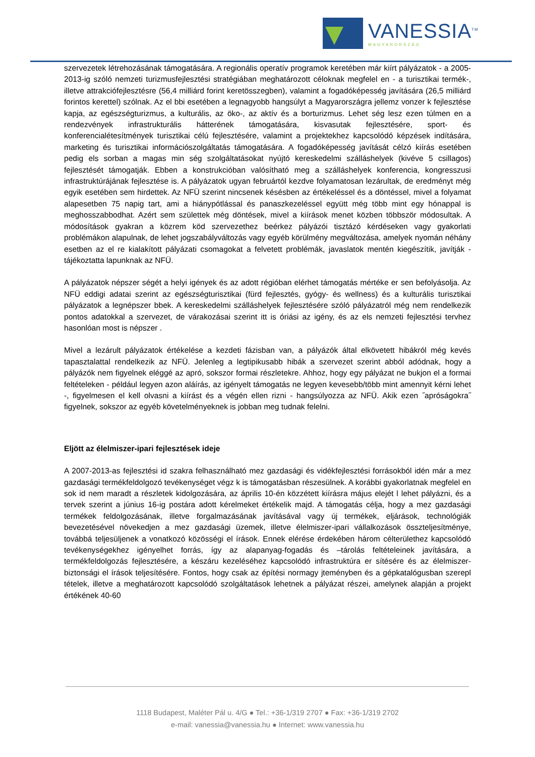VANESSIA<sup>TM</sup>
MAGYARORSZÁG
szervezetek létrehozásának támogatására. A regionális operatív programok keretében már kiírt pályázatok - a 2005-2013-ig szóló nemzeti turizmusfejlesztési stratégiában meghatározott céloknak megfelel en - a turisztikai termék-, illetve attrakciófejlesztésre (56,4 milliárd forint keretösszegben), valamint a fogadóképesség javítására (26,5 milliárd forintos kerettel) szólnak. Az el bbi esetében a legnagyobb hangsúlyt a Magyarországra jellemz vonzer k fejlesztése kapja, az egészségturizmus, a kulturális, az öko-, az aktív és a borturizmus. Lehet ség lesz ezen túlmen en a rendezvények infrastrukturális hátterének támogatására, kisvasutak fejlesztésére, sport- és konferencialétesítmények turisztikai célú fejlesztésére, valamint a projektekhez kapcsolódó képzések indítására, marketing és turisztikai információszolgáltatás támogatására. A fogadóképesség javítását célzó kiírás esetében pedig els sorban a magas min ség szolgáltatásokat nyújtó kereskedelmi szálláshelyek (kivéve 5 csillagos) fejlesztését támogatják. Ebben a konstrukcióban valósítható meg a szálláshelyek konferencia, kongresszusi infrastruktúrájának fejlesztése is. A pályázatok ugyan februártól kezdve folyamatosan lezárultak, de eredményt még egyik esetében sem hirdettek. Az NFÜ szerint nincsenek késésben az értékeléssel és a döntéssel, mivel a folyamat alapesetben 75 napig tart, ami a hiánypótlással és panaszkezeléssel együtt még több mint egy hónappal is meghosszabbodhat. Azért sem születtek még döntések, mivel a kiírások menet közben többször módosultak. A módosítások gyakran a közrem köd szervezethez beérkez pályázói tisztázó kérdéseken vagy gyakorlati problémákon alapulnak, de lehet jogszabályváltozás vagy egyéb körülmény megváltozása, amelyek nyomán néhány esetben az el re kialakított pályázati csomagokat a felvetett problémák, javaslatok mentén kiegészítik, javítják - tájékoztatta lapunknak az NFÜ.
A pályázatok népszer ségét a helyi igények és az adott régióban elérhet támogatás mértéke er sen befolyásolja. Az NFÜ eddigi adatai szerint az egészségturisztikai (fürd fejlesztés, gyógy- és wellness) és a kulturális turisztikai pályázatok a legnépszer bbek. A kereskedelmi szálláshelyek fejlesztésére szóló pályázatról még nem rendelkezik pontos adatokkal a szervezet, de várakozásai szerint itt is óriási az igény, és az els nemzeti fejlesztési tervhez hasonlóan most is népszer .
Mivel a lezárult pályázatok értékelése a kezdeti fázisban van, a pályázók által elkövetett hibákról még kevés tapasztalattal rendelkezik az NFÜ. Jelenleg a legtipikusabb hibák a szervezet szerint abból adódnak, hogy a pályázók nem figyelnek eléggé az apró, sokszor formai részletekre. Ahhoz, hogy egy pályázat ne bukjon el a formai feltételeken - például legyen azon aláírás, az igényelt támogatás ne legyen kevesebb/több mint amennyit kérni lehet -, figyelmesen el kell olvasni a kiírást és a végén ellen rizni - hangsúlyozza az NFÜ. Akik ezen ˝apróságokra˝ figyelnek, sokszor az egyéb követelményeknek is jobban meg tudnak felelni.
Eljött az élelmiszer-ipari fejlesztések ideje
A 2007-2013-as fejlesztési id szakra felhasználható mez gazdasági és vidékfejlesztési forrásokból idén már a mez gazdasági termékfeldolgozó tevékenységet végz k is támogatásban részesülnek. A korábbi gyakorlatnak megfelel en sok id nem maradt a részletek kidolgozására, az április 10-én közzétett kiírásra május elejét l lehet pályázni, és a tervek szerint a június 16-ig postára adott kérelmeket értékelik majd. A támogatás célja, hogy a mez gazdasági termékek feldolgozásának, illetve forgalmazásának javításával vagy új termékek, eljárások, technológiák bevezetésével növekedjen a mez gazdasági üzemek, illetve élelmiszer-ipari vállalkozások összteljesítménye, továbbá teljesüljenek a vonatkozó közösségi el írások. Ennek elérése érdekében három célterülethez kapcsolódó tevékenységekhez igényelhet forrás, így az alapanyag-fogadás és –tárolás feltételeinek javítására, a termékfeldolgozás fejlesztésére, a készáru kezeléséhez kapcsolódó infrastruktúra er sítésére és az élelmiszer-biztonsági el írások teljesítésére. Fontos, hogy csak az építési normagy jteményben és a gépkatalógusban szerepl tételek, illetve a meghatározott kapcsolódó szolgáltatások lehetnek a pályázat részei, amelynek alapján a projekt értékének 40-60
1118 Budapest, Maléter Pál u. 4/G ● Tel.: +36-1/319 2707 ● Fax: +36-1/319 2702
e-mail: vanessia@vanessia.hu ● Internet: www.vanessia.hu